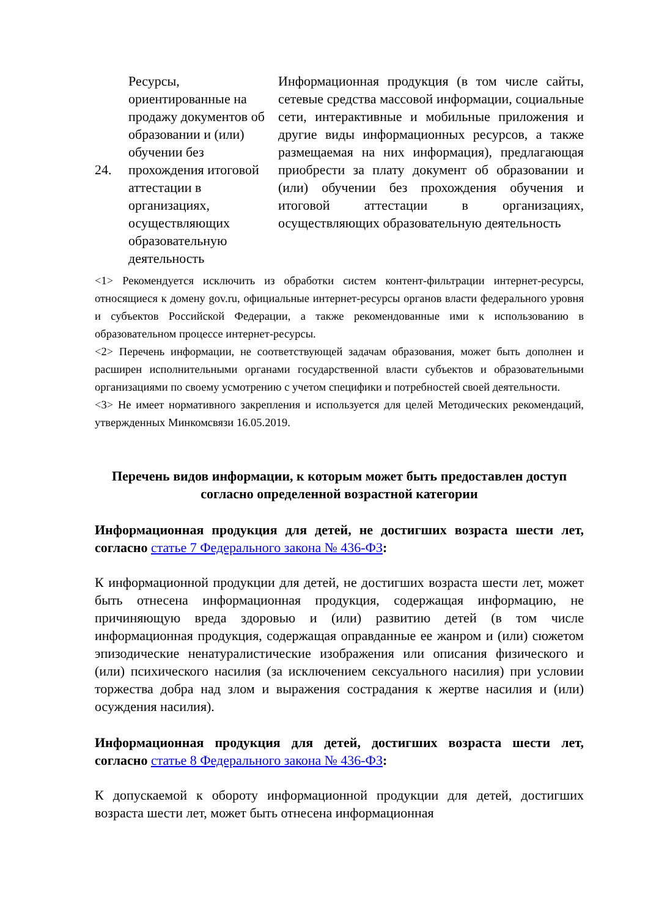| 24. | Ресурсы, ориентированные на продажу документов об образовании и (или) обучении без прохождения итоговой аттестации в организациях, осуществляющих образовательную деятельность | Информационная продукция (в том числе сайты, сетевые средства массовой информации, социальные сети, интерактивные и мобильные приложения и другие виды информационных ресурсов, а также размещаемая на них информация), предлагающая приобрести за плату документ об образовании и (или) обучении без прохождения обучения и итоговой аттестации в организациях, осуществляющих образовательную деятельность |
<1> Рекомендуется исключить из обработки систем контент-фильтрации интернет-ресурсы, относящиеся к домену gov.ru, официальные интернет-ресурсы органов власти федерального уровня и субъектов Российской Федерации, а также рекомендованные ими к использованию в образовательном процессе интернет-ресурсы.
<2> Перечень информации, не соответствующей задачам образования, может быть дополнен и расширен исполнительными органами государственной власти субъектов и образовательными организациями по своему усмотрению с учетом специфики и потребностей своей деятельности.
<3> Не имеет нормативного закрепления и используется для целей Методических рекомендаций, утвержденных Минкомсвязи 16.05.2019.
Перечень видов информации, к которым может быть предоставлен доступ согласно определенной возрастной категории
Информационная продукция для детей, не достигших возраста шести лет, согласно статье 7 Федерального закона № 436-ФЗ:
К информационной продукции для детей, не достигших возраста шести лет, может быть отнесена информационная продукция, содержащая информацию, не причиняющую вреда здоровью и (или) развитию детей (в том числе информационная продукция, содержащая оправданные ее жанром и (или) сюжетом эпизодические ненатуралистические изображения или описания физического и (или) психического насилия (за исключением сексуального насилия) при условии торжества добра над злом и выражения сострадания к жертве насилия и (или) осуждения насилия).
Информационная продукция для детей, достигших возраста шести лет, согласно статье 8 Федерального закона № 436-ФЗ:
К допускаемой к обороту информационной продукции для детей, достигших возраста шести лет, может быть отнесена информационная